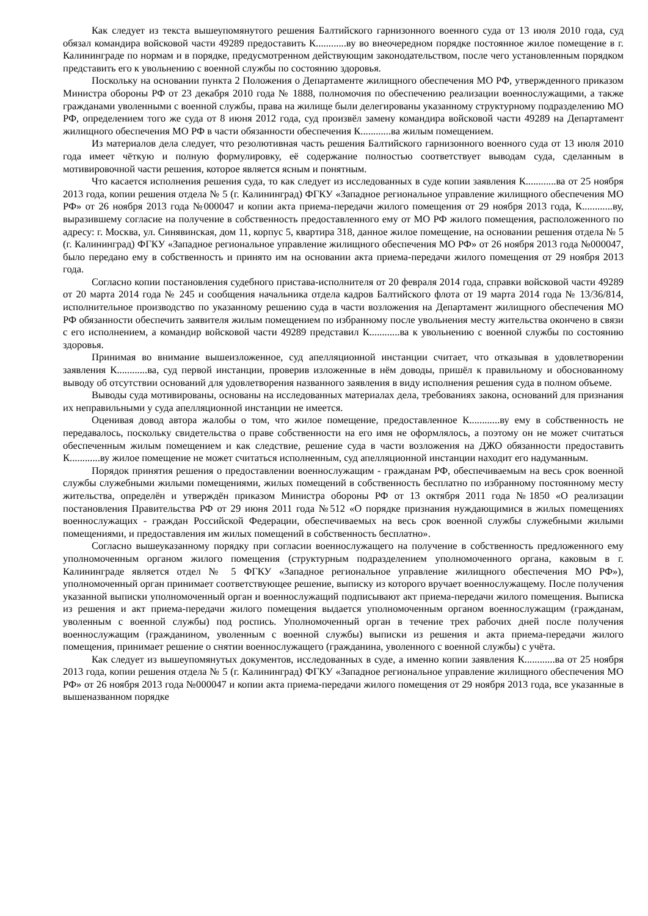Как следует из текста вышеупомянутого решения Балтийского гарнизонного военного суда от 13 июля 2010 года, суд обязал командира войсковой части 49289 предоставить К............ву во внеочередном порядке постоянное жилое помещение в г. Калининграде по нормам и в порядке, предусмотренном действующим законодательством, после чего установленным порядком представить его к увольнению с военной службы по состоянию здоровья.
Поскольку на основании пункта 2 Положения о Департаменте жилищного обеспечения МО РФ, утвержденного приказом Министра обороны РФ от 23 декабря 2010 года № 1888, полномочия по обеспечению реализации военнослужащими, а также гражданами уволенными с военной службы, права на жилище были делегированы указанному структурному подразделению МО РФ, определением того же суда от 8 июня 2012 года, суд произвёл замену командира войсковой части 49289 на Департамент жилищного обеспечения МО РФ в части обязанности обеспечения К............ва жилым помещением.
Из материалов дела следует, что резолютивная часть решения Балтийского гарнизонного военного суда от 13 июля 2010 года имеет чёткую и полную формулировку, её содержание полностью соответствует выводам суда, сделанным в мотивировочной части решения, которое является ясным и понятным.
Что касается исполнения решения суда, то как следует из исследованных в суде копии заявления К............ва от 25 ноября 2013 года, копии решения отдела № 5 (г. Калининград) ФГКУ «Западное региональное управление жилищного обеспечения МО РФ» от 26 ноября 2013 года №000047 и копии акта приема-передачи жилого помещения от 29 ноября 2013 года, К............ву, выразившему согласие на получение в собственность предоставленного ему от МО РФ жилого помещения, расположенного по адресу: г. Москва, ул. Синявинская, дом 11, корпус 5, квартира 318, данное жилое помещение, на основании решения отдела № 5 (г. Калининград) ФГКУ «Западное региональное управление жилищного обеспечения МО РФ» от 26 ноября 2013 года №000047, было передано ему в собственность и принято им на основании акта приема-передачи жилого помещения от 29 ноября 2013 года.
Согласно копии постановления судебного пристава-исполнителя от 20 февраля 2014 года, справки войсковой части 49289 от 20 марта 2014 года № 245 и сообщения начальника отдела кадров Балтийского флота от 19 марта 2014 года № 13/36/814, исполнительное производство по указанному решению суда в части возложения на Департамент жилищного обеспечения МО РФ обязанности обеспечить заявителя жилым помещением по избранному после увольнения месту жительства окончено в связи с его исполнением, а командир войсковой части 49289 представил К............ва к увольнению с военной службы по состоянию здоровья.
Принимая во внимание вышеизложенное, суд апелляционной инстанции считает, что отказывая в удовлетворении заявления К............ва, суд первой инстанции, проверив изложенные в нём доводы, пришёл к правильному и обоснованному выводу об отсутствии оснований для удовлетворения названного заявления в виду исполнения решения суда в полном объеме.
Выводы суда мотивированы, основаны на исследованных материалах дела, требованиях закона, оснований для признания их неправильными у суда апелляционной инстанции не имеется.
Оценивая довод автора жалобы о том, что жилое помещение, предоставленное К............ву ему в собственность не передавалось, поскольку свидетельства о праве собственности на его имя не оформлялось, а поэтому он не может считаться обеспеченным жилым помещением и как следствие, решение суда в части возложения на ДЖО обязанности предоставить К............ву жилое помещение не может считаться исполненным, суд апелляционной инстанции находит его надуманным.
Порядок принятия решения о предоставлении военнослужащим - гражданам РФ, обеспечиваемым на весь срок военной службы служебными жилыми помещениями, жилых помещений в собственность бесплатно по избранному постоянному месту жительства, определён и утверждён приказом Министра обороны РФ от 13 октября 2011 года №1850 «О реализации постановления Правительства РФ от 29 июня 2011 года №512 «О порядке признания нуждающимися в жилых помещениях военнослужащих - граждан Российской Федерации, обеспечиваемых на весь срок военной службы служебными жилыми помещениями, и предоставления им жилых помещений в собственность бесплатно».
Согласно вышеуказанному порядку при согласии военнослужащего на получение в собственность предложенного ему уполномоченным органом жилого помещения (структурным подразделением уполномоченного органа, каковым в г. Калининграде является отдел № 5 ФГКУ «Западное региональное управление жилищного обеспечения МО РФ»), уполномоченный орган принимает соответствующее решение, выписку из которого вручает военнослужащему. После получения указанной выписки уполномоченный орган и военнослужащий подписывают акт приема-передачи жилого помещения. Выписка из решения и акт приема-передачи жилого помещения выдается уполномоченным органом военнослужащим (гражданам, уволенным с военной службы) под роспись. Уполномоченный орган в течение трех рабочих дней после получения военнослужащим (гражданином, уволенным с военной службы) выписки из решения и акта приема-передачи жилого помещения, принимает решение о снятии военнослужащего (гражданина, уволенного с военной службы) с учёта.
Как следует из вышеупомянутых документов, исследованных в суде, а именно копии заявления К............ва от 25 ноября 2013 года, копии решения отдела № 5 (г. Калининград) ФГКУ «Западное региональное управление жилищного обеспечения МО РФ» от 26 ноября 2013 года №000047 и копии акта приема-передачи жилого помещения от 29 ноября 2013 года, все указанные в вышеназванном порядке